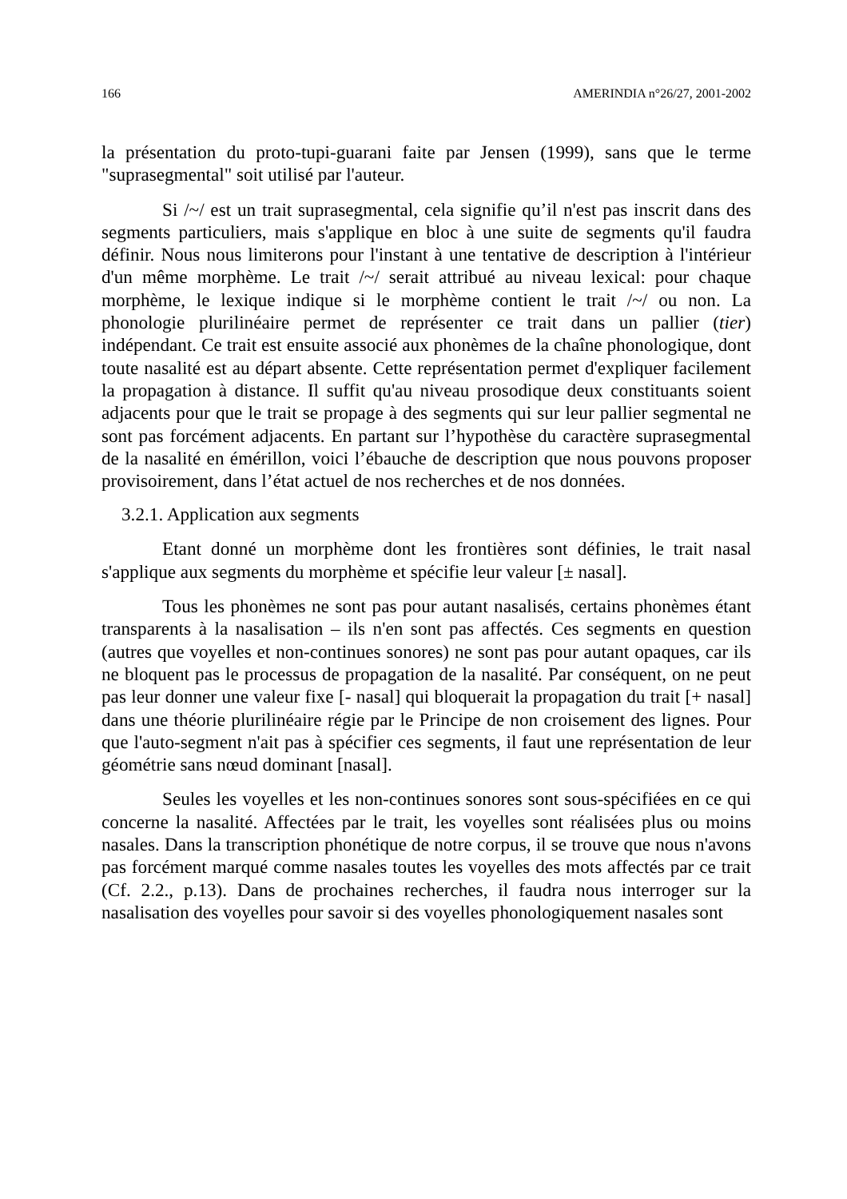166 AMERINDIA n°26/27, 2001-2002
la présentation du proto-tupi-guarani faite par Jensen (1999), sans que le terme "suprasegmental" soit utilisé par l'auteur.
Si /~/ est un trait suprasegmental, cela signifie qu’il n'est pas inscrit dans des segments particuliers, mais s'applique en bloc à une suite de segments qu'il faudra définir. Nous nous limiterons pour l'instant à une tentative de description à l'intérieur d'un même morphème. Le trait /~/ serait attribué au niveau lexical: pour chaque morphème, le lexique indique si le morphème contient le trait /~/ ou non. La phonologie plurilinéaire permet de représenter ce trait dans un pallier (tier) indépendant. Ce trait est ensuite associé aux phonèmes de la chaîne phonologique, dont toute nasalité est au départ absente. Cette représentation permet d'expliquer facilement la propagation à distance. Il suffit qu'au niveau prosodique deux constituants soient adjacents pour que le trait se propage à des segments qui sur leur pallier segmental ne sont pas forcément adjacents. En partant sur l’hypothèse du caractère suprasegmental de la nasalité en émérillon, voici l’ébauche de description que nous pouvons proposer provisoirement, dans l’état actuel de nos recherches et de nos données.
3.2.1. Application aux segments
Etant donné un morphème dont les frontières sont définies, le trait nasal s'applique aux segments du morphème et spécifie leur valeur [± nasal].
Tous les phonèmes ne sont pas pour autant nasalisés, certains phonèmes étant transparents à la nasalisation – ils n'en sont pas affectés. Ces segments en question (autres que voyelles et non-continues sonores) ne sont pas pour autant opaques, car ils ne bloquent pas le processus de propagation de la nasalité. Par conséquent, on ne peut pas leur donner une valeur fixe [- nasal] qui bloquerait la propagation du trait [+ nasal] dans une théorie plurilinéaire régie par le Principe de non croisement des lignes. Pour que l'auto-segment n'ait pas à spécifier ces segments, il faut une représentation de leur géométrie sans nœud dominant [nasal].
Seules les voyelles et les non-continues sonores sont sous-spécifiées en ce qui concerne la nasalité. Affectées par le trait, les voyelles sont réalisées plus ou moins nasales. Dans la transcription phonétique de notre corpus, il se trouve que nous n'avons pas forcément marqué comme nasales toutes les voyelles des mots affectés par ce trait (Cf. 2.2., p.13). Dans de prochaines recherches, il faudra nous interroger sur la nasalisation des voyelles pour savoir si des voyelles phonologiquement nasales sont